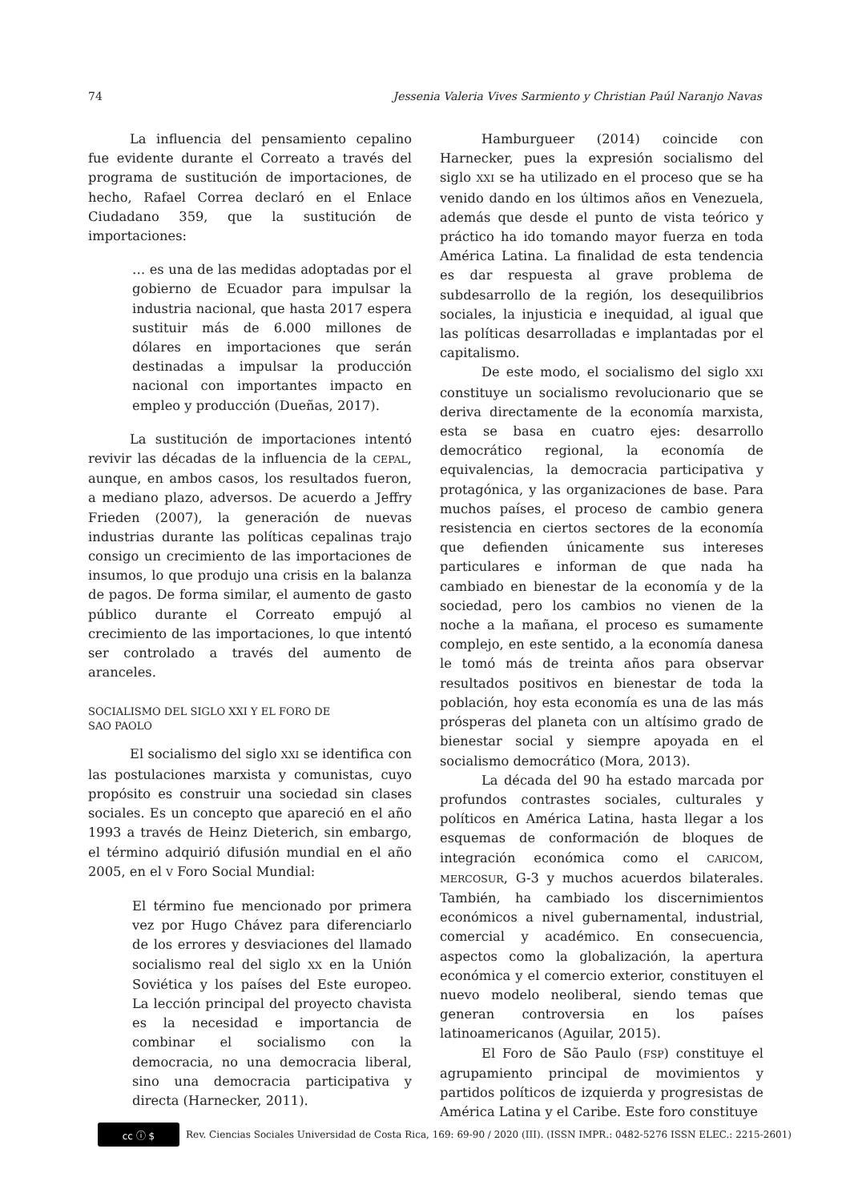74 Jessenia Valeria Vives Sarmiento y Christian Paúl Naranjo Navas
La influencia del pensamiento cepalino fue evidente durante el Correato a través del programa de sustitución de importaciones, de hecho, Rafael Correa declaró en el Enlace Ciudadano 359, que la sustitución de importaciones:
… es una de las medidas adoptadas por el gobierno de Ecuador para impulsar la industria nacional, que hasta 2017 espera sustituir más de 6.000 millones de dólares en importaciones que serán destinadas a impulsar la producción nacional con importantes impacto en empleo y producción (Dueñas, 2017).
La sustitución de importaciones intentó revivir las décadas de la influencia de la CEPAL, aunque, en ambos casos, los resultados fueron, a mediano plazo, adversos. De acuerdo a Jeffry Frieden (2007), la generación de nuevas industrias durante las políticas cepalinas trajo consigo un crecimiento de las importaciones de insumos, lo que produjo una crisis en la balanza de pagos. De forma similar, el aumento de gasto público durante el Correato empujó al crecimiento de las importaciones, lo que intentó ser controlado a través del aumento de aranceles.
SOCIALISMO DEL SIGLO XXI Y EL FORO DE
SAO PAOLO
El socialismo del siglo XXI se identifica con las postulaciones marxista y comunistas, cuyo propósito es construir una sociedad sin clases sociales. Es un concepto que apareció en el año 1993 a través de Heinz Dieterich, sin embargo, el término adquirió difusión mundial en el año 2005, en el V Foro Social Mundial:
El término fue mencionado por primera vez por Hugo Chávez para diferenciarlo de los errores y desviaciones del llamado socialismo real del siglo XX en la Unión Soviética y los países del Este europeo. La lección principal del proyecto chavista es la necesidad e importancia de combinar el socialismo con la democracia, no una democracia liberal, sino una democracia participativa y directa (Harnecker, 2011).
Hamburgueer (2014) coincide con Harnecker, pues la expresión socialismo del siglo XXI se ha utilizado en el proceso que se ha venido dando en los últimos años en Venezuela, además que desde el punto de vista teórico y práctico ha ido tomando mayor fuerza en toda América Latina. La finalidad de esta tendencia es dar respuesta al grave problema de subdesarrollo de la región, los desequilibrios sociales, la injusticia e inequidad, al igual que las políticas desarrolladas e implantadas por el capitalismo.
De este modo, el socialismo del siglo XXI constituye un socialismo revolucionario que se deriva directamente de la economía marxista, esta se basa en cuatro ejes: desarrollo democrático regional, la economía de equivalencias, la democracia participativa y protagónica, y las organizaciones de base. Para muchos países, el proceso de cambio genera resistencia en ciertos sectores de la economía que defienden únicamente sus intereses particulares e informan de que nada ha cambiado en bienestar de la economía y de la sociedad, pero los cambios no vienen de la noche a la mañana, el proceso es sumamente complejo, en este sentido, a la economía danesa le tomó más de treinta años para observar resultados positivos en bienestar de toda la población, hoy esta economía es una de las más prósperas del planeta con un altísimo grado de bienestar social y siempre apoyada en el socialismo democrático (Mora, 2013).
La década del 90 ha estado marcada por profundos contrastes sociales, culturales y políticos en América Latina, hasta llegar a los esquemas de conformación de bloques de integración económica como el CARICOM, MERCOSUR, G-3 y muchos acuerdos bilaterales. También, ha cambiado los discernimientos económicos a nivel gubernamental, industrial, comercial y académico. En consecuencia, aspectos como la globalización, la apertura económica y el comercio exterior, constituyen el nuevo modelo neoliberal, siendo temas que generan controversia en los países latinoamericanos (Aguilar, 2015).
El Foro de São Paulo (FSP) constituye el agrupamiento principal de movimientos y partidos políticos de izquierda y progresistas de América Latina y el Caribe. Este foro constituye
cc ⓘ $
Rev. Ciencias Sociales Universidad de Costa Rica, 169: 69-90 / 2020 (III). (ISSN IMPR.: 0482-5276 ISSN ELEC.: 2215-2601)